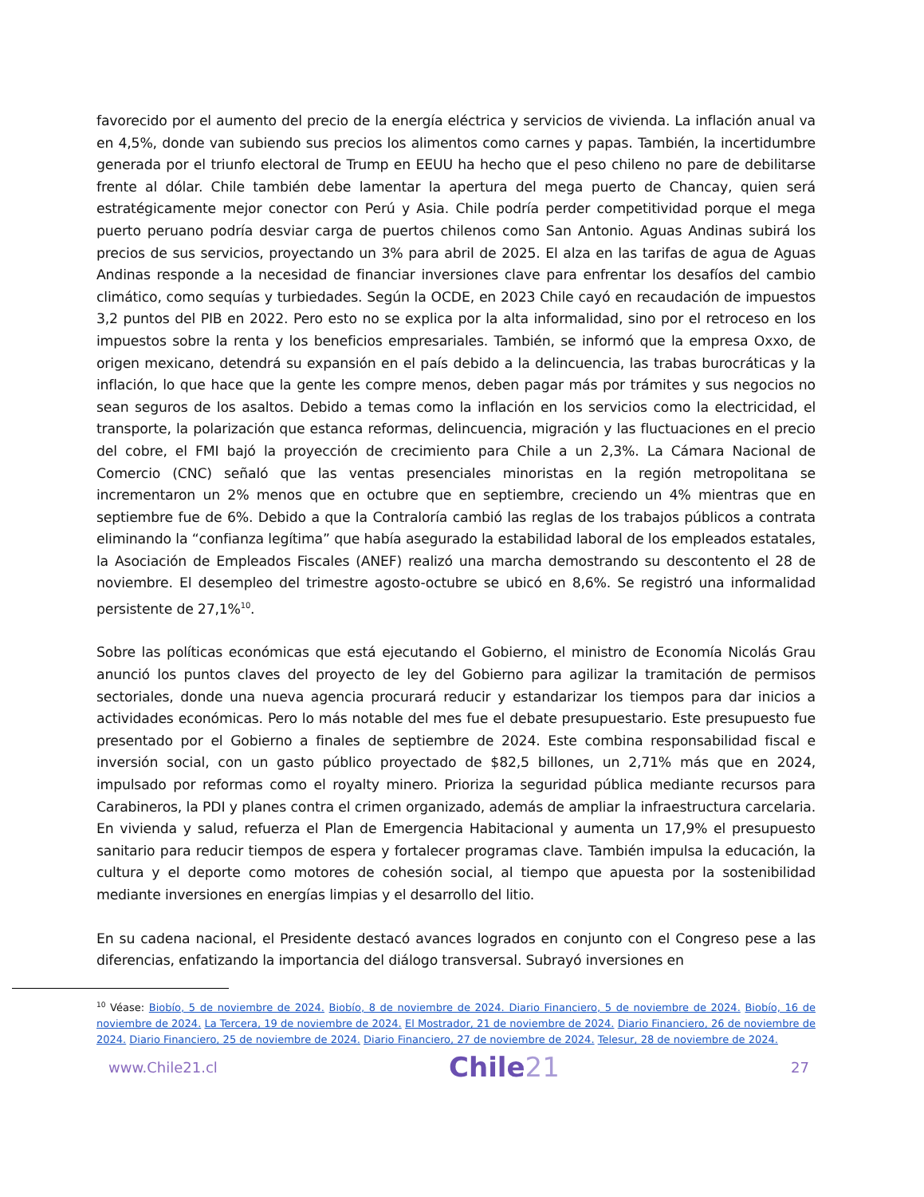favorecido por el aumento del precio de la energía eléctrica y servicios de vivienda. La inflación anual va en 4,5%, donde van subiendo sus precios los alimentos como carnes y papas. También, la incertidumbre generada por el triunfo electoral de Trump en EEUU ha hecho que el peso chileno no pare de debilitarse frente al dólar. Chile también debe lamentar la apertura del mega puerto de Chancay, quien será estratégicamente mejor conector con Perú y Asia. Chile podría perder competitividad porque el mega puerto peruano podría desviar carga de puertos chilenos como San Antonio. Aguas Andinas subirá los precios de sus servicios, proyectando un 3% para abril de 2025. El alza en las tarifas de agua de Aguas Andinas responde a la necesidad de financiar inversiones clave para enfrentar los desafíos del cambio climático, como sequías y turbiedades. Según la OCDE, en 2023 Chile cayó en recaudación de impuestos 3,2 puntos del PIB en 2022. Pero esto no se explica por la alta informalidad, sino por el retroceso en los impuestos sobre la renta y los beneficios empresariales. También, se informó que la empresa Oxxo, de origen mexicano, detendrá su expansión en el país debido a la delincuencia, las trabas burocráticas y la inflación, lo que hace que la gente les compre menos, deben pagar más por trámites y sus negocios no sean seguros de los asaltos. Debido a temas como la inflación en los servicios como la electricidad, el transporte, la polarización que estanca reformas, delincuencia, migración y las fluctuaciones en el precio del cobre, el FMI bajó la proyección de crecimiento para Chile a un 2,3%. La Cámara Nacional de Comercio (CNC) señaló que las ventas presenciales minoristas en la región metropolitana se incrementaron un 2% menos que en octubre que en septiembre, creciendo un 4% mientras que en septiembre fue de 6%. Debido a que la Contraloría cambió las reglas de los trabajos públicos a contrata eliminando la “confianza legítima” que había asegurado la estabilidad laboral de los empleados estatales, la Asociación de Empleados Fiscales (ANEF) realizó una marcha demostrando su descontento el 28 de noviembre. El desempleo del trimestre agosto-octubre se ubicó en 8,6%. Se registró una informalidad persistente de 27,1%<sup>10</sup>.
Sobre las políticas económicas que está ejecutando el Gobierno, el ministro de Economía Nicolás Grau anunció los puntos claves del proyecto de ley del Gobierno para agilizar la tramitación de permisos sectoriales, donde una nueva agencia procurará reducir y estandarizar los tiempos para dar inicios a actividades económicas. Pero lo más notable del mes fue el debate presupuestario. Este presupuesto fue presentado por el Gobierno a finales de septiembre de 2024. Este combina responsabilidad fiscal e inversión social, con un gasto público proyectado de $82,5 billones, un 2,71% más que en 2024, impulsado por reformas como el royalty minero. Prioriza la seguridad pública mediante recursos para Carabineros, la PDI y planes contra el crimen organizado, además de ampliar la infraestructura carcelaria. En vivienda y salud, refuerza el Plan de Emergencia Habitacional y aumenta un 17,9% el presupuesto sanitario para reducir tiempos de espera y fortalecer programas clave. También impulsa la educación, la cultura y el deporte como motores de cohesión social, al tiempo que apuesta por la sostenibilidad mediante inversiones en energías limpias y el desarrollo del litio.
En su cadena nacional, el Presidente destacó avances logrados en conjunto con el Congreso pese a las diferencias, enfatizando la importancia del diálogo transversal. Subrayó inversiones en
<sup>10</sup> Véase: Biobío, 5 de noviembre de 2024. Biobío, 8 de noviembre de 2024. Diario Financiero, 5 de noviembre de 2024. Biobío, 16 de noviembre de 2024. La Tercera, 19 de noviembre de 2024. El Mostrador, 21 de noviembre de 2024. Diario Financiero, 26 de noviembre de 2024. Diario Financiero, 25 de noviembre de 2024. Diario Financiero, 27 de noviembre de 2024. Telesur, 28 de noviembre de 2024.
www.Chile21.cl Chile21 27